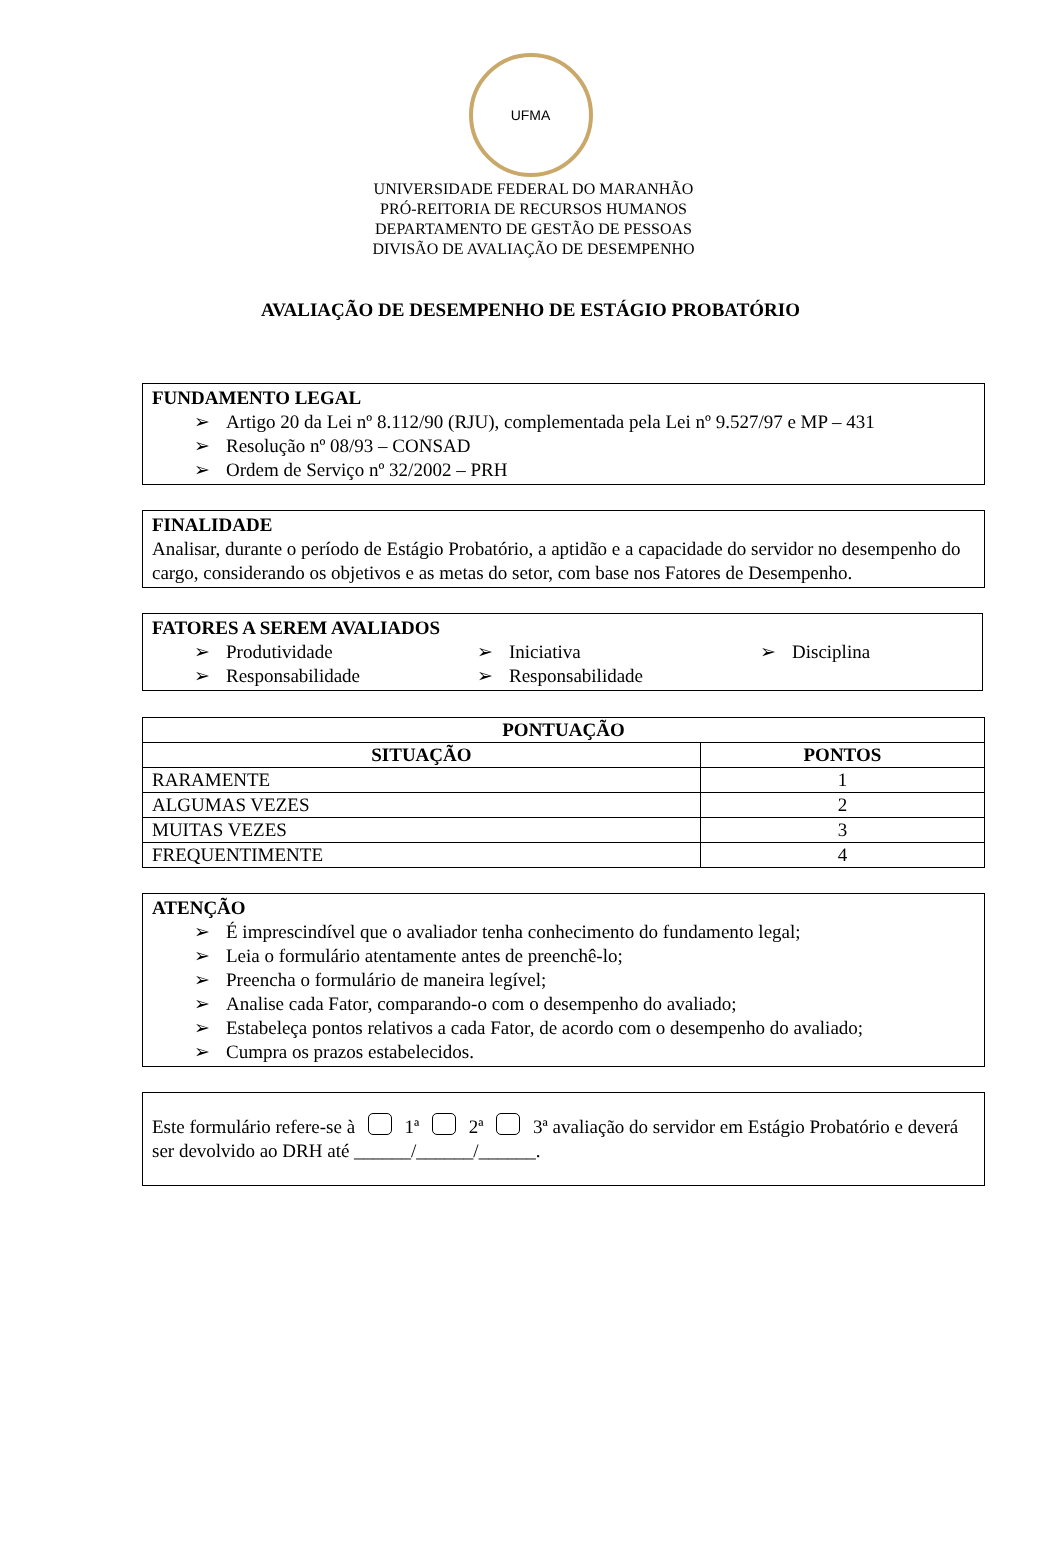UFMA
UNIVERSIDADE FEDERAL DO MARANHÃO
PRÓ-REITORIA DE RECURSOS HUMANOS
DEPARTAMENTO DE GESTÃO DE PESSOAS
DIVISÃO DE AVALIAÇÃO DE DESEMPENHO
AVALIAÇÃO DE DESEMPENHO DE ESTÁGIO PROBATÓRIO
FUNDAMENTO LEGAL
➢ Artigo 20 da Lei nº 8.112/90 (RJU), complementada pela Lei nº 9.527/97 e MP – 431
➢ Resolução nº 08/93 – CONSAD
➢ Ordem de Serviço nº 32/2002 – PRH
FINALIDADE
Analisar, durante o período de Estágio Probatório, a aptidão e a capacidade do servidor no desempenho do cargo, considerando os objetivos e as metas do setor, com base nos Fatores de Desempenho.
FATORES A SEREM AVALIADOS
➢ Produtividade
➢ Iniciativa
➢ Disciplina
➢ Responsabilidade
➢ Responsabilidade
| PONTUAÇÃO | |
| --- | --- |
| SITUAÇÃO | PONTOS |
| RARAMENTE | 1 |
| ALGUMAS VEZES | 2 |
| MUITAS VEZES | 3 |
| FREQUENTIMENTE | 4 |
ATENÇÃO
➢ É imprescindível que o avaliador tenha conhecimento do fundamento legal;
➢ Leia o formulário atentamente antes de preenchê-lo;
➢ Preencha o formulário de maneira legível;
➢ Analise cada Fator, comparando-o com o desempenho do avaliado;
➢ Estabeleça pontos relativos a cada Fator, de acordo com o desempenho do avaliado;
➢ Cumpra os prazos estabelecidos.
Este formulário refere-se à 1ª 2ª 3ª avaliação do servidor em Estágio Probatório e deverá ser devolvido ao DRH até ______/______/______.